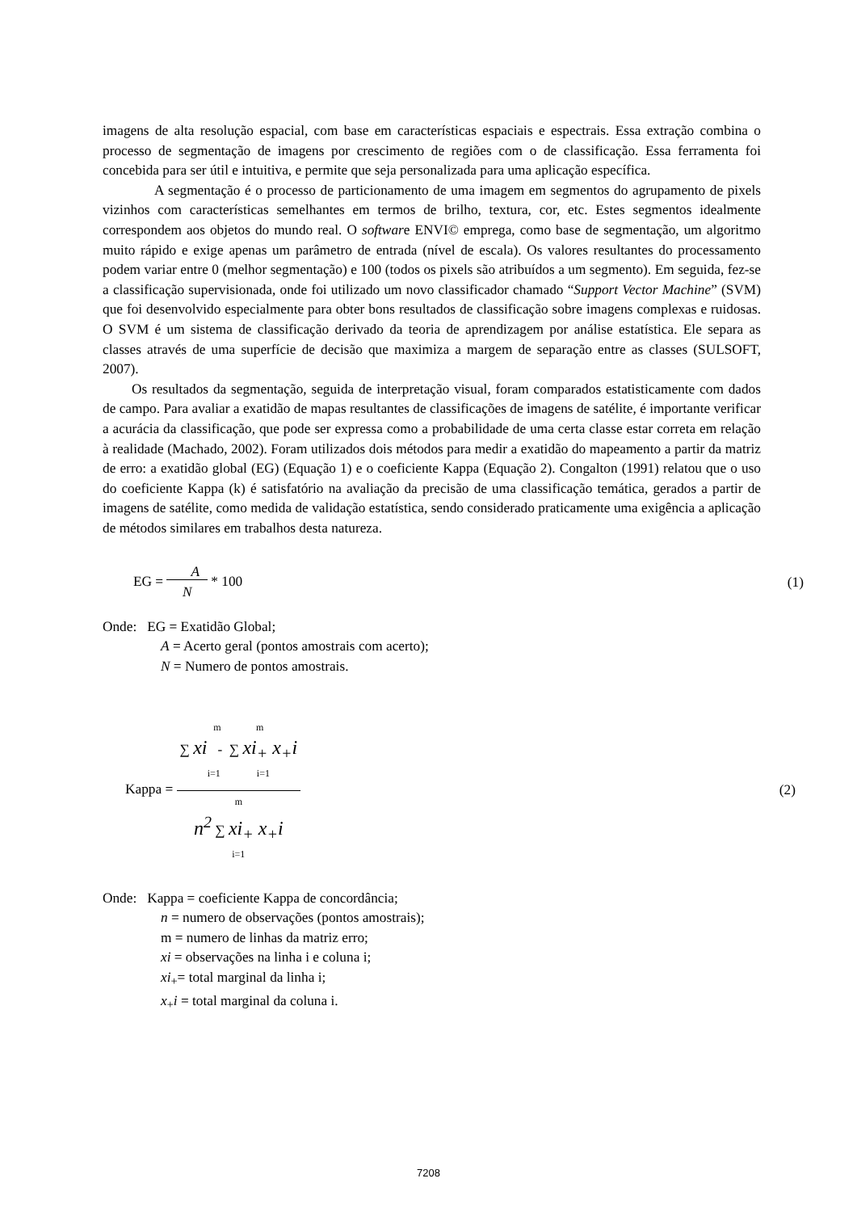imagens de alta resolução espacial, com base em características espaciais e espectrais. Essa extração combina o processo de segmentação de imagens por crescimento de regiões com o de classificação. Essa ferramenta foi concebida para ser útil e intuitiva, e permite que seja personalizada para uma aplicação específica.
A segmentação é o processo de particionamento de uma imagem em segmentos do agrupamento de pixels vizinhos com características semelhantes em termos de brilho, textura, cor, etc. Estes segmentos idealmente correspondem aos objetos do mundo real. O software ENVI© emprega, como base de segmentação, um algoritmo muito rápido e exige apenas um parâmetro de entrada (nível de escala). Os valores resultantes do processamento podem variar entre 0 (melhor segmentação) e 100 (todos os pixels são atribuídos a um segmento). Em seguida, fez-se a classificação supervisionada, onde foi utilizado um novo classificador chamado “Support Vector Machine” (SVM) que foi desenvolvido especialmente para obter bons resultados de classificação sobre imagens complexas e ruidosas. O SVM é um sistema de classificação derivado da teoria de aprendizagem por análise estatística. Ele separa as classes através de uma superfície de decisão que maximiza a margem de separação entre as classes (SULSOFT, 2007).
Os resultados da segmentação, seguida de interpretação visual, foram comparados estatisticamente com dados de campo. Para avaliar a exatidão de mapas resultantes de classificações de imagens de satélite, é importante verificar a acurácia da classificação, que pode ser expressa como a probabilidade de uma certa classe estar correta em relação à realidade (Machado, 2002). Foram utilizados dois métodos para medir a exatidão do mapeamento a partir da matriz de erro: a exatidão global (EG) (Equação 1) e o coeficiente Kappa (Equação 2). Congalton (1991) relatou que o uso do coeficiente Kappa (k) é satisfatório na avaliação da precisão de uma classificação temática, gerados a partir de imagens de satélite, como medida de validação estatística, sendo considerado praticamente uma exigência a aplicação de métodos similares em trabalhos desta natureza.
EG = A
N * 100 (1)
Onde: EG = Exatidão Global;
A = Acerto geral (pontos amostrais com acerto);
N = Numero de pontos amostrais.
Kappa = m m
∑ xi - ∑ xi<sub>+</sub> x<sub>+</sub>i
i=1 i=1 m
n<sup>2</sup> ∑ xi<sub>+</sub> x<sub>+</sub>i
i=1 (2)
Onde: Kappa = coeficiente Kappa de concordância;
n = numero de observações (pontos amostrais);
m = numero de linhas da matriz erro;
xi = observações na linha i e coluna i;
xi<sub>+</sub>= total marginal da linha i;
x<sub>+</sub>i = total marginal da coluna i.
7208